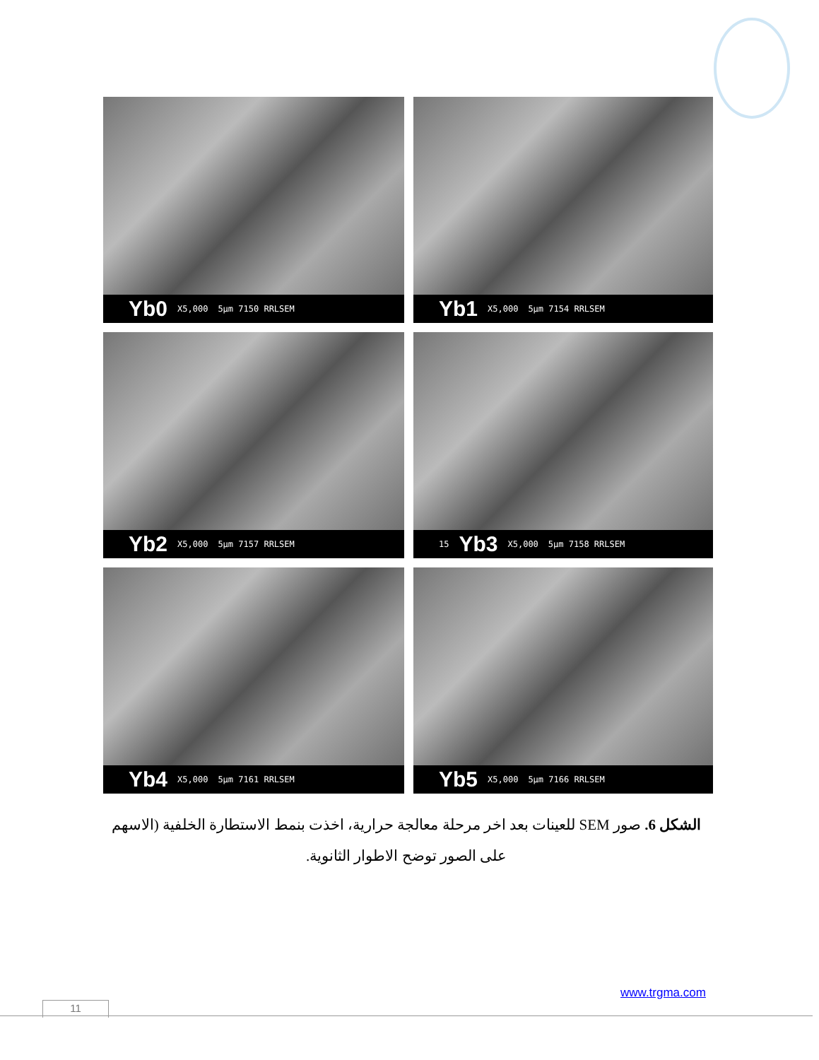Yb0 X5,000 5µm 7150 RRLSEM
Yb1 X5,000 5µm 7154 RRLSEM
Yb2 X5,000 5µm 7157 RRLSEM
15 Yb3 X5,000 5µm 7158 RRLSEM
Yb4 X5,000 5µm 7161 RRLSEM
Yb5 X5,000 5µm 7166 RRLSEM
الشكل 6. صور SEM للعينات بعد اخر مرحلة معالجة حرارية، اخذت بنمط الاستطارة الخلفية (الاسهم على الصور توضح الاطوار الثانوية.
www.trgma.com
11